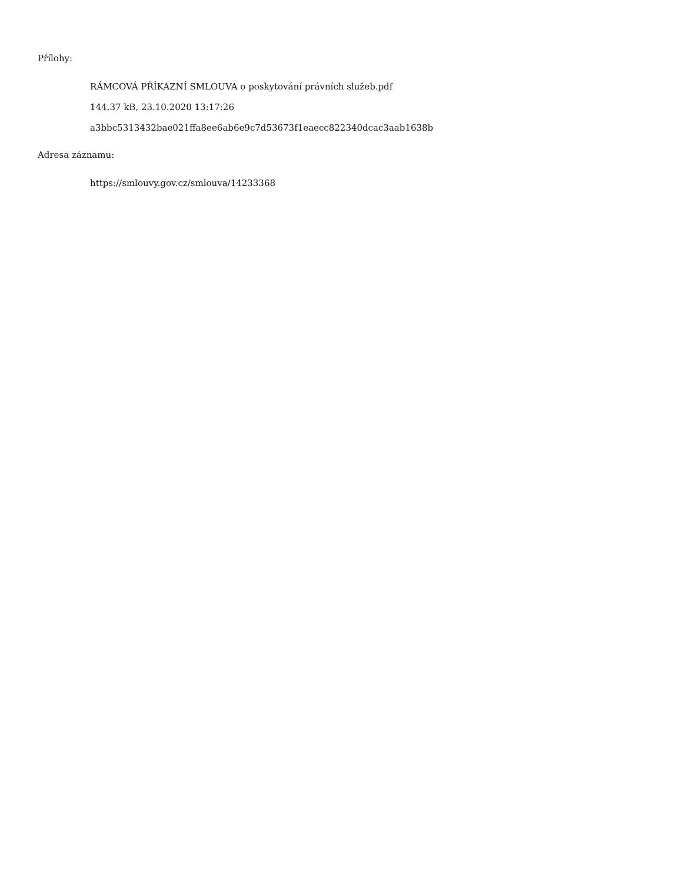Přílohy:
RÁMCOVÁ PŘÍKAZNÍ SMLOUVA o poskytování právních služeb.pdf
144.37 kB, 23.10.2020 13:17:26
a3bbc5313432bae021ffa8ee6ab6e9c7d53673f1eaecc822340dcac3aab1638b
Adresa záznamu:
https://smlouvy.gov.cz/smlouva/14233368